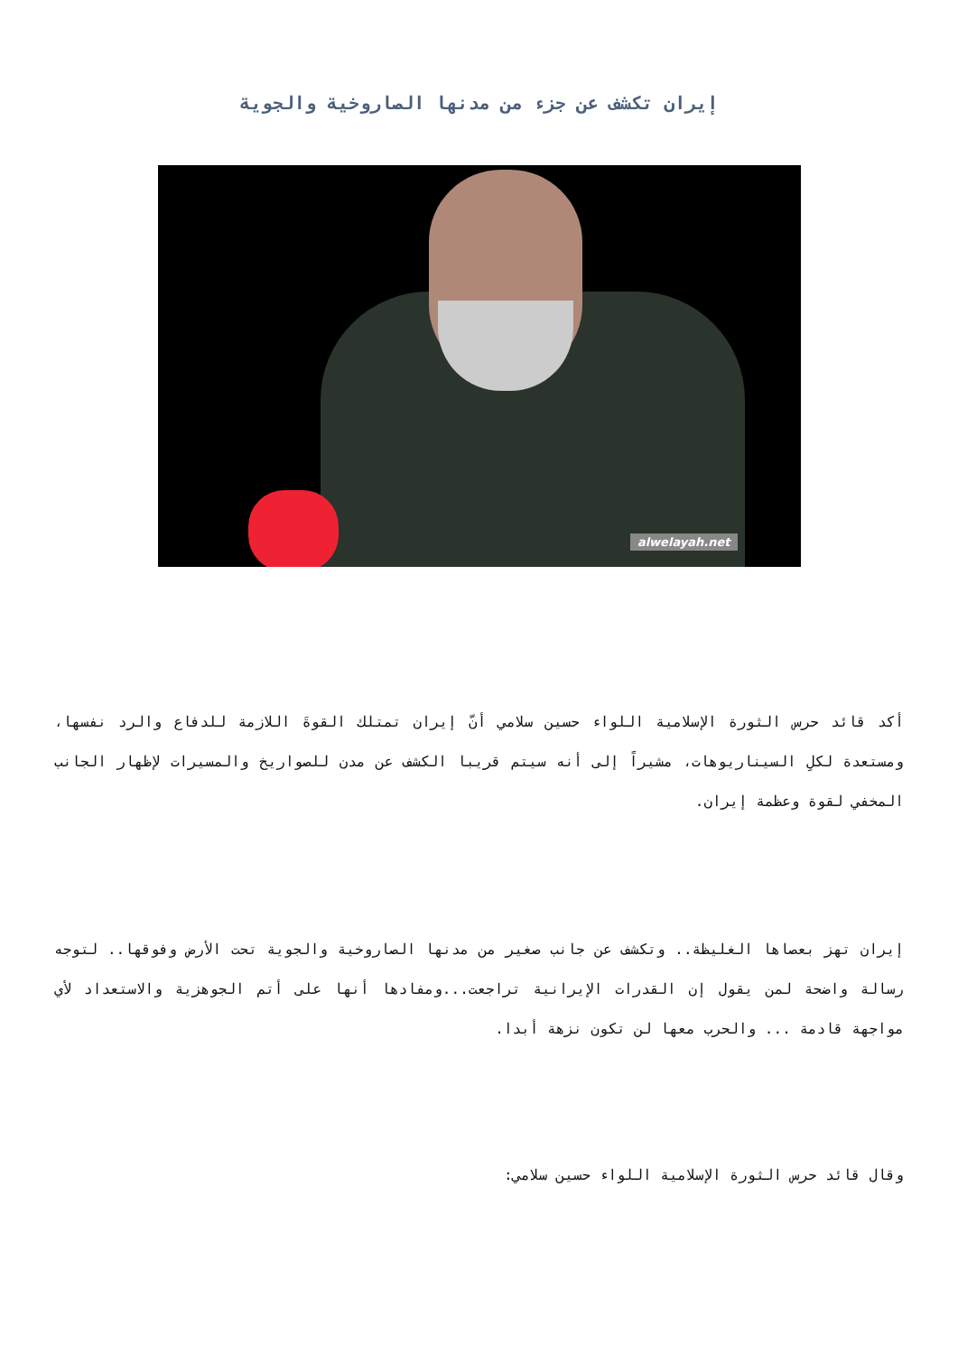إيران تكشف عن جزء من مدنها الصاروخية والجوية
alwelayah.net
أكد قائد حرس الثورة الإسلامية اللواء حسين سلامي أنّ إيران تمتلك القوةَ اللازمة للدفاع والرد نفسها، ومستعدة لكلِ السيناريوهات، مشيراً إلى أنه سيتم قريبا الكشف عن مدن للصواريخ والمسيرات لإظهار الجانب المخفي لقوة وعظمة إيران.
إيران تهز بعصاها الغليظة.. وتكشف عن جانب صغير من مدنها الصاروخية والجوية تحت الأرض وفوقها.. لتوجه رسالة واضحة لمن يقول إن القدرات الإيرانية تراجعت...ومفادها أنها على أتم الجوهزية والاستعداد لأي مواجهة قادمة ... والحرب معها لن تكون نزهة أبدا.
وقال قائد حرس الثورة الإسلامية اللواء حسين سلامي: